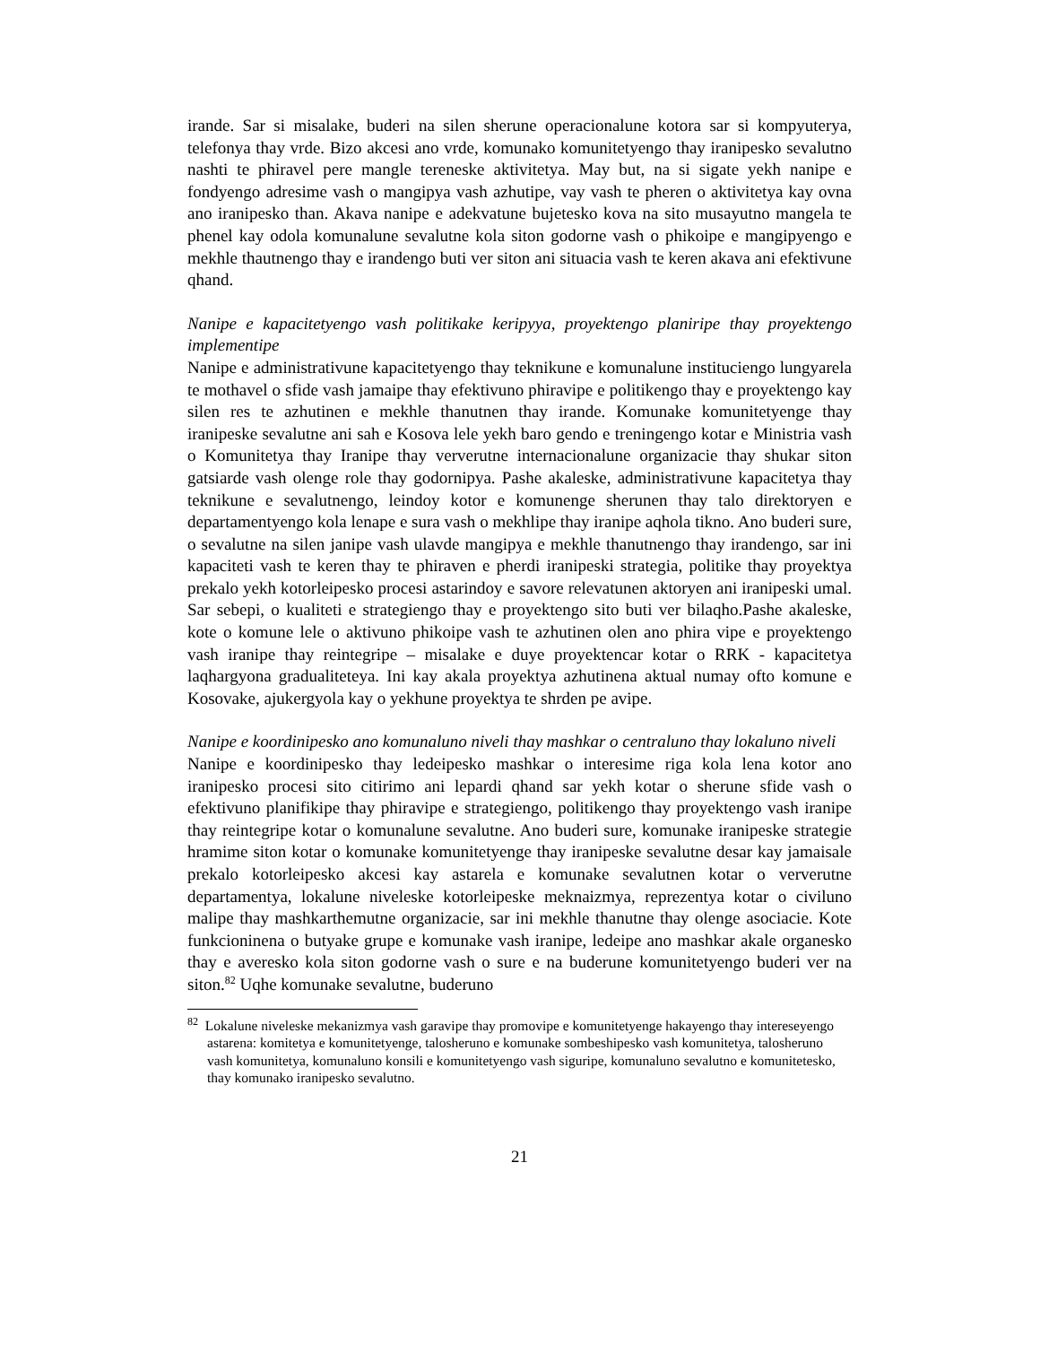irande. Sar si misalake, buderi na silen sherune operacionalune kotora sar si kompyuterya, telefonya thay vrde. Bizo akcesi ano vrde, komunako komunitetyengo thay iranipesko sevalutno nashti te phiravel pere mangle tereneske aktivitetya. May but, na si sigate yekh nanipe e fondyengo adresime vash o mangipya vash azhutipe, vay vash te pheren o aktivitetya kay ovna ano iranipesko than. Akava nanipe e adekvatune bujetesko kova na sito musayutno mangela te phenel kay odola komunalune sevalutne kola siton godorne vash o phikoipe e mangipyengo e mekhle thautnengo thay e irandengo buti ver siton ani situacia vash te keren akava ani efektivune qhand.
Nanipe e kapacitetyengo vash politikake keripyya, proyektengo planiripe thay proyektengo implementipe
Nanipe e administrativune kapacitetyengo thay teknikune e komunalune instituciengo lungyarela te mothavel o sfide vash jamaipe thay efektivuno phiravipe e politikengo thay e proyektengo kay silen res te azhutinen e mekhle thanutnen thay irande. Komunake komunitetyenge thay iranipeske sevalutne ani sah e Kosova lele yekh baro gendo e treningengo kotar e Ministria vash o Komunitetya thay Iranipe thay ververutne internacionalune organizacie thay shukar siton gatsiarde vash olenge role thay godornipya. Pashe akaleske, administrativune kapacitetya thay teknikune e sevalutnengo, leindoy kotor e komunenge sherunen thay talo direktoryen e departamentyengo kola lenape e sura vash o mekhlipe thay iranipe aqhola tikno. Ano buderi sure, o sevalutne na silen janipe vash ulavde mangipya e mekhle thanutnengo thay irandengo, sar ini kapaciteti vash te keren thay te phiraven e pherdi iranipeski strategia, politike thay proyektya prekalo yekh kotorleipesko procesi astarindoy e savore relevatunen aktoryen ani iranipeski umal. Sar sebepi, o kualiteti e strategiengo thay e proyektengo sito buti ver bilaqho.Pashe akaleske, kote o komune lele o aktivuno phikoipe vash te azhutinen olen ano phira vipe e proyektengo vash iranipe thay reintegripe – misalake e duye proyektencar kotar o RRK - kapacitetya laqhargyona gradualiteteya. Ini kay akala proyektya azhutinena aktual numay ofto komune e Kosovake, ajukergyola kay o yekhune proyektya te shrden pe avipe.
Nanipe e koordinipesko ano komunaluno niveli thay mashkar o centraluno thay lokaluno niveli
Nanipe e koordinipesko thay ledeipesko mashkar o interesime riga kola lena kotor ano iranipesko procesi sito citirimo ani lepardi qhand sar yekh kotar o sherune sfide vash o efektivuno planifikipe thay phiravipe e strategiengo, politikengo thay proyektengo vash iranipe thay reintegripe kotar o komunalune sevalutne. Ano buderi sure, komunake iranipeske strategie hramime siton kotar o komunake komunitetyenge thay iranipeske sevalutne desar kay jamaisale prekalo kotorleipesko akcesi kay astarela e komunake sevalutnen kotar o ververutne departamentya, lokalune niveleske kotorleipeske meknaizmya, reprezentya kotar o civiluno malipe thay mashkarthemutne organizacie, sar ini mekhle thanutne thay olenge asociacie. Kote funkcioninena o butyake grupe e komunake vash iranipe, ledeipe ano mashkar akale organesko thay e averesko kola siton godorne vash o sure e na buderune komunitetyengo buderi ver na siton.<sup>82</sup> Uqhe komunake sevalutne, buderuno
<sup>82</sup> Lokalune niveleske mekanizmya vash garavipe thay promovipe e komunitetyenge hakayengo thay intereseyengo astarena: komitetya e komunitetyenge, talosheruno e komunake sombeshipesko vash komunitetya, talosheruno vash komunitetya, komunaluno konsili e komunitetyengo vash siguripe, komunaluno sevalutno e komunitetesko, thay komunako iranipesko sevalutno.
21